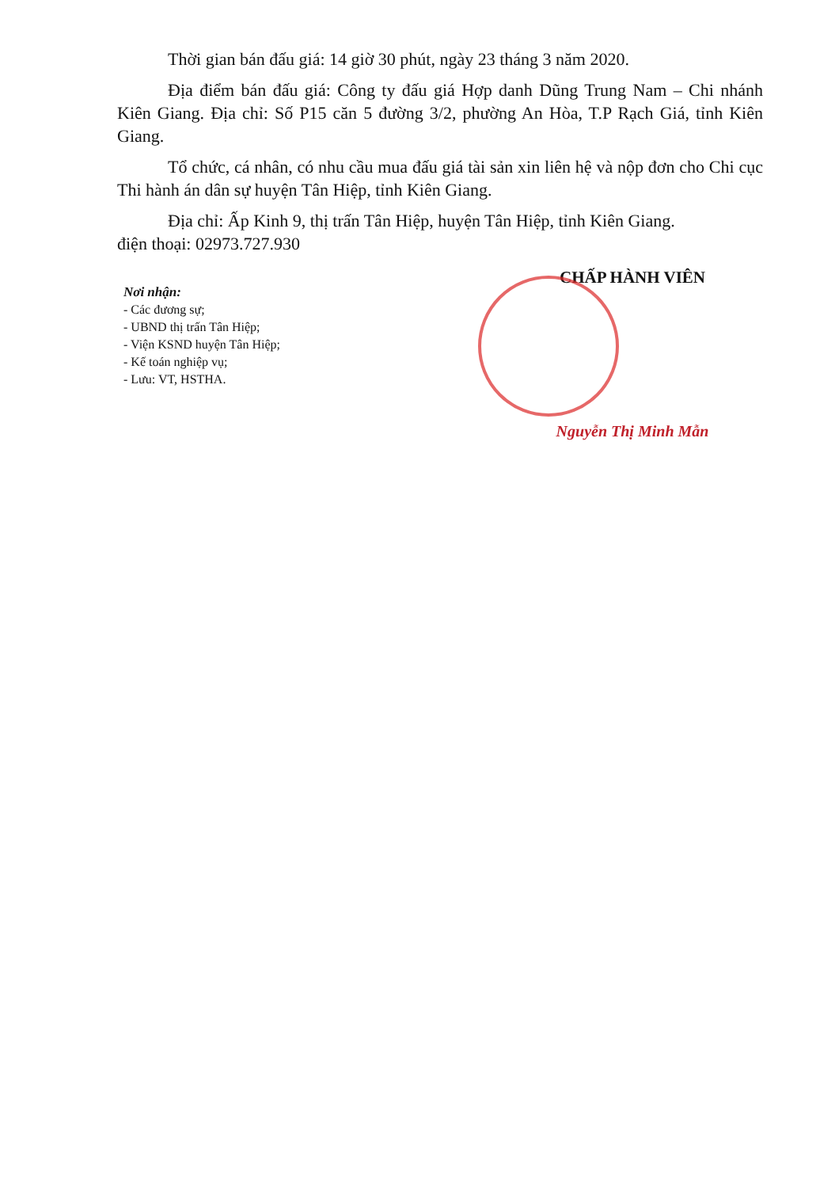Thời gian bán đấu giá: 14 giờ 30 phút, ngày 23 tháng 3 năm 2020.
Địa điểm bán đấu giá: Công ty đấu giá Hợp danh Dũng Trung Nam – Chi nhánh Kiên Giang. Địa chỉ: Số P15 căn 5 đường 3/2, phường An Hòa, T.P Rạch Giá, tỉnh Kiên Giang.
Tổ chức, cá nhân, có nhu cầu mua đấu giá tài sản xin liên hệ và nộp đơn cho Chi cục Thi hành án dân sự huyện Tân Hiệp, tỉnh Kiên Giang.
Địa chỉ: Ấp Kinh 9, thị trấn Tân Hiệp, huyện Tân Hiệp, tỉnh Kiên Giang.
điện thoại: 02973.727.930
Nơi nhận:
- Các đương sự;
- UBND thị trấn Tân Hiệp;
- Viện KSND huyện Tân Hiệp;
- Kế toán nghiệp vụ;
- Lưu: VT, HSTHA.
CHẤP HÀNH VIÊN
Nguyễn Thị Minh Mẫn